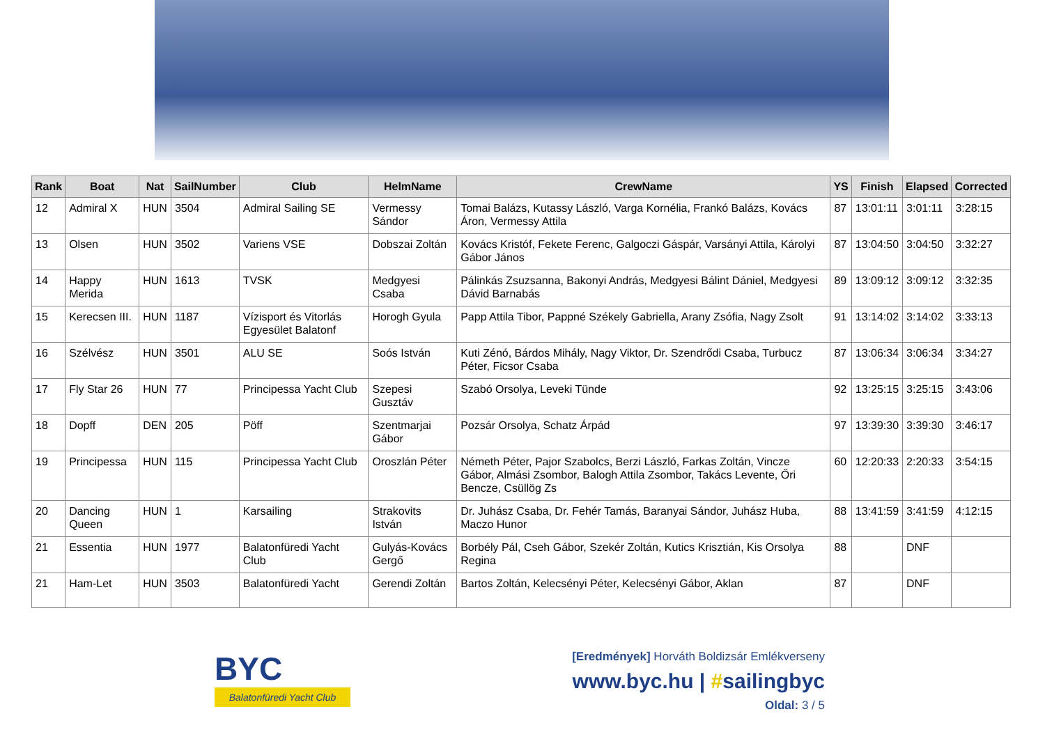| Rank | Boat | Nat | SailNumber | Club | HelmName | CrewName | YS | Finish | Elapsed | Corrected |
| --- | --- | --- | --- | --- | --- | --- | --- | --- | --- | --- |
| 12 | Admiral X | HUN | 3504 | Admiral Sailing SE | Vermessy Sándor | Tomai Balázs, Kutassy László, Varga Kornélia, Frankó Balázs, Kovács Áron, Vermessy Attila | 87 | 13:01:11 | 3:01:11 | 3:28:15 |
| 13 | Olsen | HUN | 3502 | Variens VSE | Dobszai Zoltán | Kovács Kristóf, Fekete Ferenc, Galgoczi Gáspár, Varsányi Attila, Károlyi Gábor János | 87 | 13:04:50 | 3:04:50 | 3:32:27 |
| 14 | Happy Merida | HUN | 1613 | TVSK | Medgyesi Csaba | Pálinkás Zsuzsanna, Bakonyi András, Medgyesi Bálint Dániel, Medgyesi Dávid Barnabás | 89 | 13:09:12 | 3:09:12 | 3:32:35 |
| 15 | Kerecsen III. | HUN | 1187 | Vízisport és Vitorlás Egyesület Balatonf | Horogh Gyula | Papp Attila Tibor, Pappné Székely Gabriella, Arany Zsófia, Nagy Zsolt | 91 | 13:14:02 | 3:14:02 | 3:33:13 |
| 16 | Szélvész | HUN | 3501 | ALU SE | Soós István | Kuti Zénó, Bárdos Mihály, Nagy Viktor, Dr. Szendrődi Csaba, Turbucz Péter, Ficsor Csaba | 87 | 13:06:34 | 3:06:34 | 3:34:27 |
| 17 | Fly Star 26 | HUN | 77 | Principessa Yacht Club | Szepesi Gusztáv | Szabó Orsolya, Leveki Tünde | 92 | 13:25:15 | 3:25:15 | 3:43:06 |
| 18 | Dopff | DEN | 205 | Pöff | Szentmarjai Gábor | Pozsár Orsolya, Schatz Árpád | 97 | 13:39:30 | 3:39:30 | 3:46:17 |
| 19 | Principessa | HUN | 115 | Principessa Yacht Club | Oroszlán Péter | Németh Péter, Pajor Szabolcs, Berzi László, Farkas Zoltán, Vincze Gábor, Almási Zsombor, Balogh Attila Zsombor, Takács Levente, Őri Bencze, Csüllög Zs | 60 | 12:20:33 | 2:20:33 | 3:54:15 |
| 20 | Dancing Queen | HUN | 1 | Karsailing | Strakovits István | Dr. Juhász Csaba, Dr. Fehér Tamás, Baranyai Sándor, Juhász Huba, Maczo Hunor | 88 | 13:41:59 | 3:41:59 | 4:12:15 |
| 21 | Essentia | HUN | 1977 | Balatonfüredi Yacht Club | Gulyás-Kovács Gergő | Borbély Pál, Cseh Gábor, Szekér Zoltán, Kutics Krisztián, Kis Orsolya Regina | 88 | | DNF | |
| 21 | Ham-Let | HUN | 3503 | Balatonfüredi Yacht | Gerendi Zoltán | Bartos Zoltán, Kelecsényi Péter, Kelecsényi Gábor, Aklan | 87 | | DNF | |
BYC
Balatonfüredi Yacht Club
[Eredmények] Horváth Boldizsár Emlékverseny
www.byc.hu | #sailingbyc
Oldal: 3 / 5